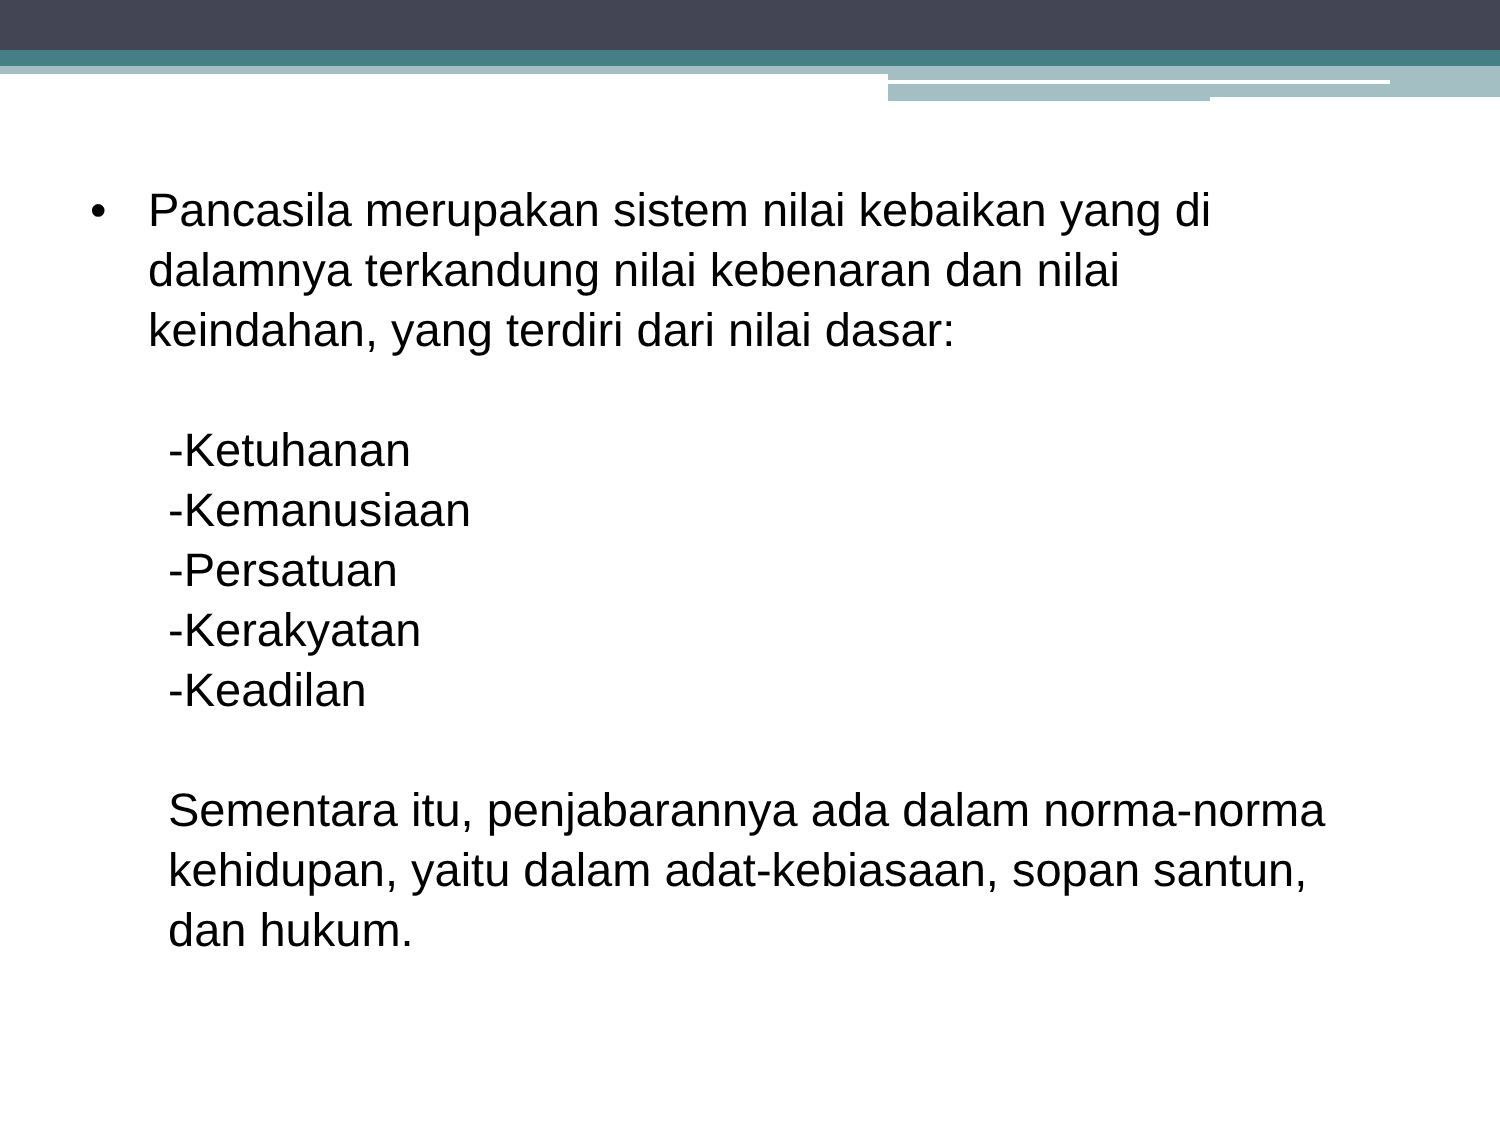• Pancasila merupakan sistem nilai kebaikan yang di
dalamnya terkandung nilai kebenaran dan nilai
keindahan, yang terdiri dari nilai dasar:
-Ketuhanan
-Kemanusiaan
-Persatuan
-Kerakyatan
-Keadilan
Sementara itu, penjabarannya ada dalam norma-norma
kehidupan, yaitu dalam adat-kebiasaan, sopan santun,
dan hukum.